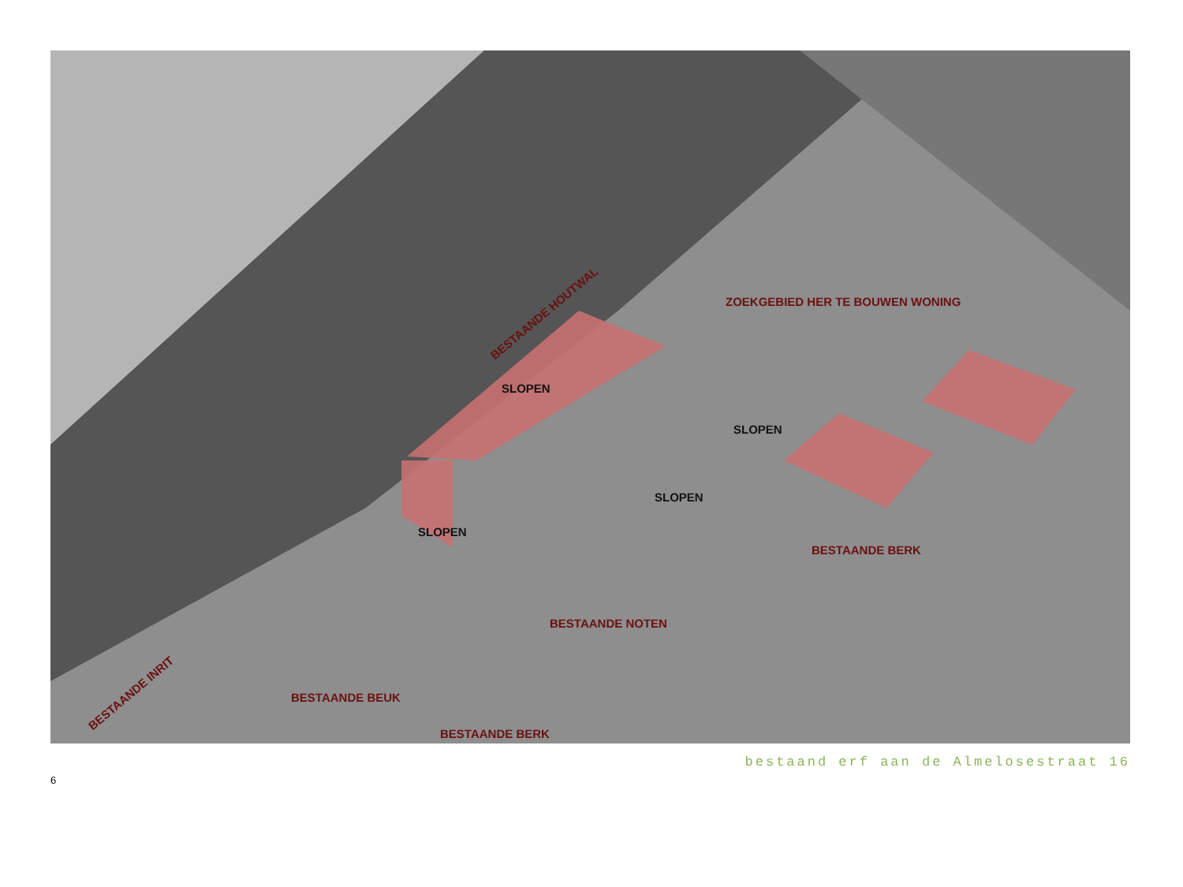BESTAANDE HOUTWAL
ZOEKGEBIED HER TE BOUWEN WONING
SLOPEN
SLOPEN
SLOPEN
SLOPEN
BESTAANDE BERK
BESTAANDE NOTEN
BESTAANDE BEUK
BESTAANDE BERK
BESTAANDE INRIT
bestaand erf aan de Almelosestraat 16
6